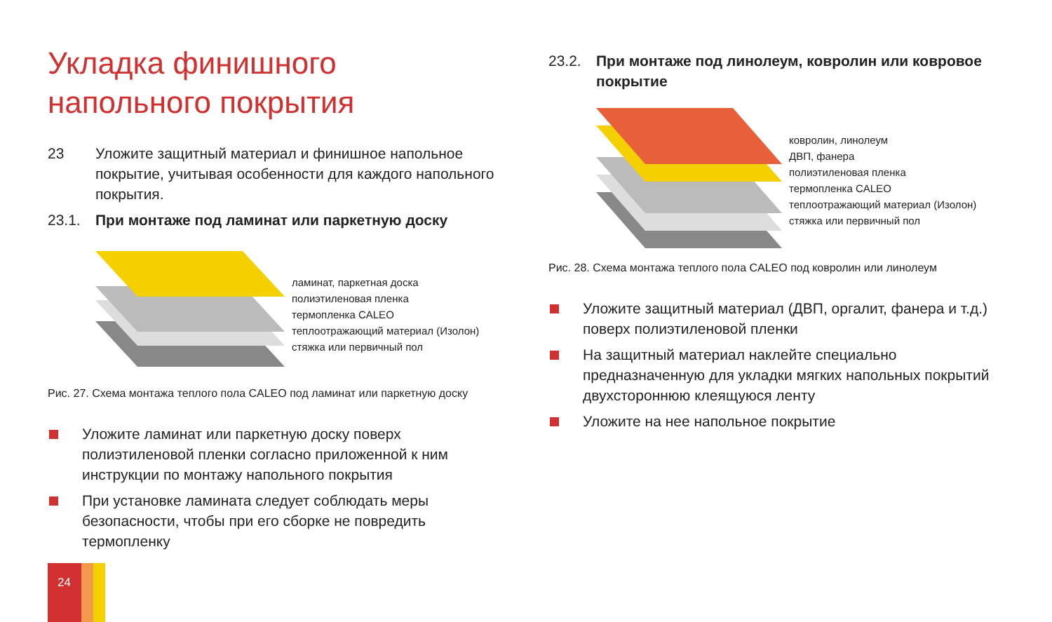Укладка финишного напольного покрытия
23 Уложите защитный материал и финишное напольное покрытие, учитывая особенности для каждого напольного покрытия.
23.1. При монтаже под ламинат или паркетную доску
ламинат, паркетная доска
полиэтиленовая пленка
термопленка CALEO
теплоотражающий материал (Изолон)
стяжка или первичный пол
Рис. 27. Схема монтажа теплого пола CALEO под ламинат или паркетную доску
Уложите ламинат или паркетную доску поверх полиэтиленовой пленки согласно приложенной к ним инструкции по монтажу напольного покрытия
При установке ламината следует соблюдать меры безопасности, чтобы при его сборке не повредить термопленку
23.2. При монтаже под линолеум, ковролин или ковровое покрытие
ковролин, линолеум
ДВП, фанера
полиэтиленовая пленка
термопленка CALEO
теплоотражающий материал (Изолон)
стяжка или первичный пол
Рис. 28. Схема монтажа теплого пола CALEO под ковролин или линолеум
Уложите защитный материал (ДВП, оргалит, фанера и т.д.) поверх полиэтиленовой пленки
На защитный материал наклейте специально предназначенную для укладки мягких напольных покрытий двухстороннюю клеящуюся ленту
Уложите на нее напольное покрытие
24